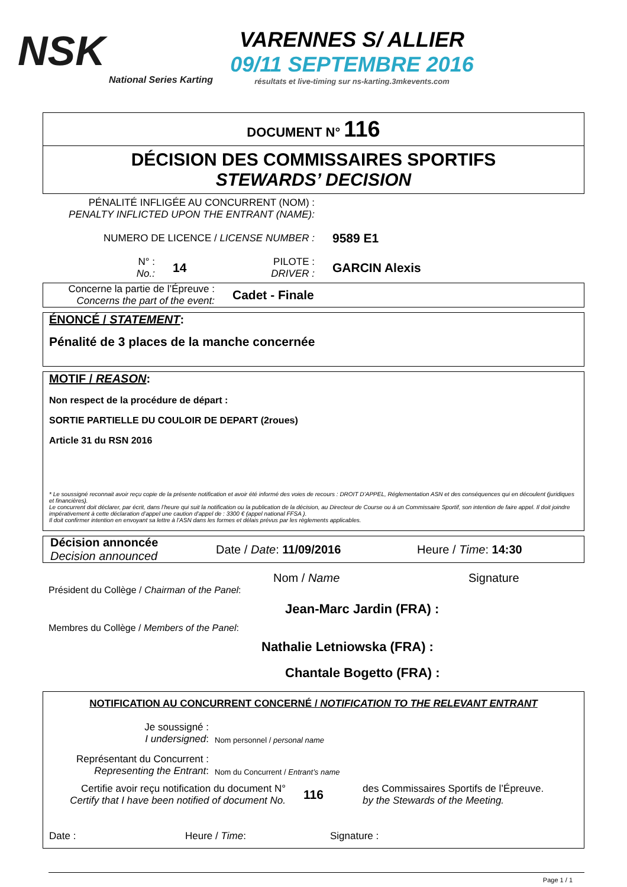NSK
National Series Karting
VARENNES S/ ALLIER
09/11 SEPTEMBRE 2016
résultats et live-timing sur ns-karting.3mkevents.com
DOCUMENT N° 116
DÉCISION DES COMMISSAIRES SPORTIFS
STEWARDS’ DECISION
PÉNALITÉ INFLIGÉE AU CONCURRENT (NOM) :
PENALTY INFLICTED UPON THE ENTRANT (NAME):
NUMERO DE LICENCE / LICENSE NUMBER :
9589 E1
N° :
No.:
14
PILOTE :
DRIVER :
GARCIN Alexis
Concerne la partie de l’Épreuve :
Concerns the part of the event:
Cadet - Finale
ÉNONCÉ / STATEMENT:
Pénalité de 3 places de la manche concernée
MOTIF / REASON:
Non respect de la procédure de départ :
SORTIE PARTIELLE DU COULOIR DE DEPART (2roues)
Article 31 du RSN 2016
* Le soussigné reconnait avoir reçu copie de la présente notification et avoir été informé des voies de recours : DROIT D’APPEL, Réglementation ASN et des conséquences qui en découlent (juridiques et financières).
Le concurrent doit déclarer, par écrit, dans l’heure qui suit la notification ou la publication de la décision, au Directeur de Course ou à un Commissaire Sportif, son intention de faire appel. Il doit joindre impérativement à cette déclaration d’appel une caution d’appel de : 3300 € (appel national FFSA ).
Il doit confirmer intention en envoyant sa lettre à l’ASN dans les formes et délais prévus par les règlements applicables.
Décision annoncée
Decision announced
Date / Date: 11/09/2016 Heure / Time: 14:30
Nom / Name Signature
Président du Collège / Chairman of the Panel:
Jean-Marc Jardin (FRA) :
Membres du Collège / Members of the Panel:
Nathalie Letniowska (FRA) :
Chantale Bogetto (FRA) :
NOTIFICATION AU CONCURRENT CONCERNÉ / NOTIFICATION TO THE RELEVANT ENTRANT
Je soussigné :
I undersigned:
Nom personnel / personal name
Représentant du Concurrent :
Representing the Entrant:
Nom du Concurrent / Entrant’s name
Certifie avoir reçu notification du document N°
Certify that I have been notified of document No.
116
des Commissaires Sportifs de l’Épreuve.
by the Stewards of the Meeting.
Date : Heure / Time: Signature :
Page 1 / 1